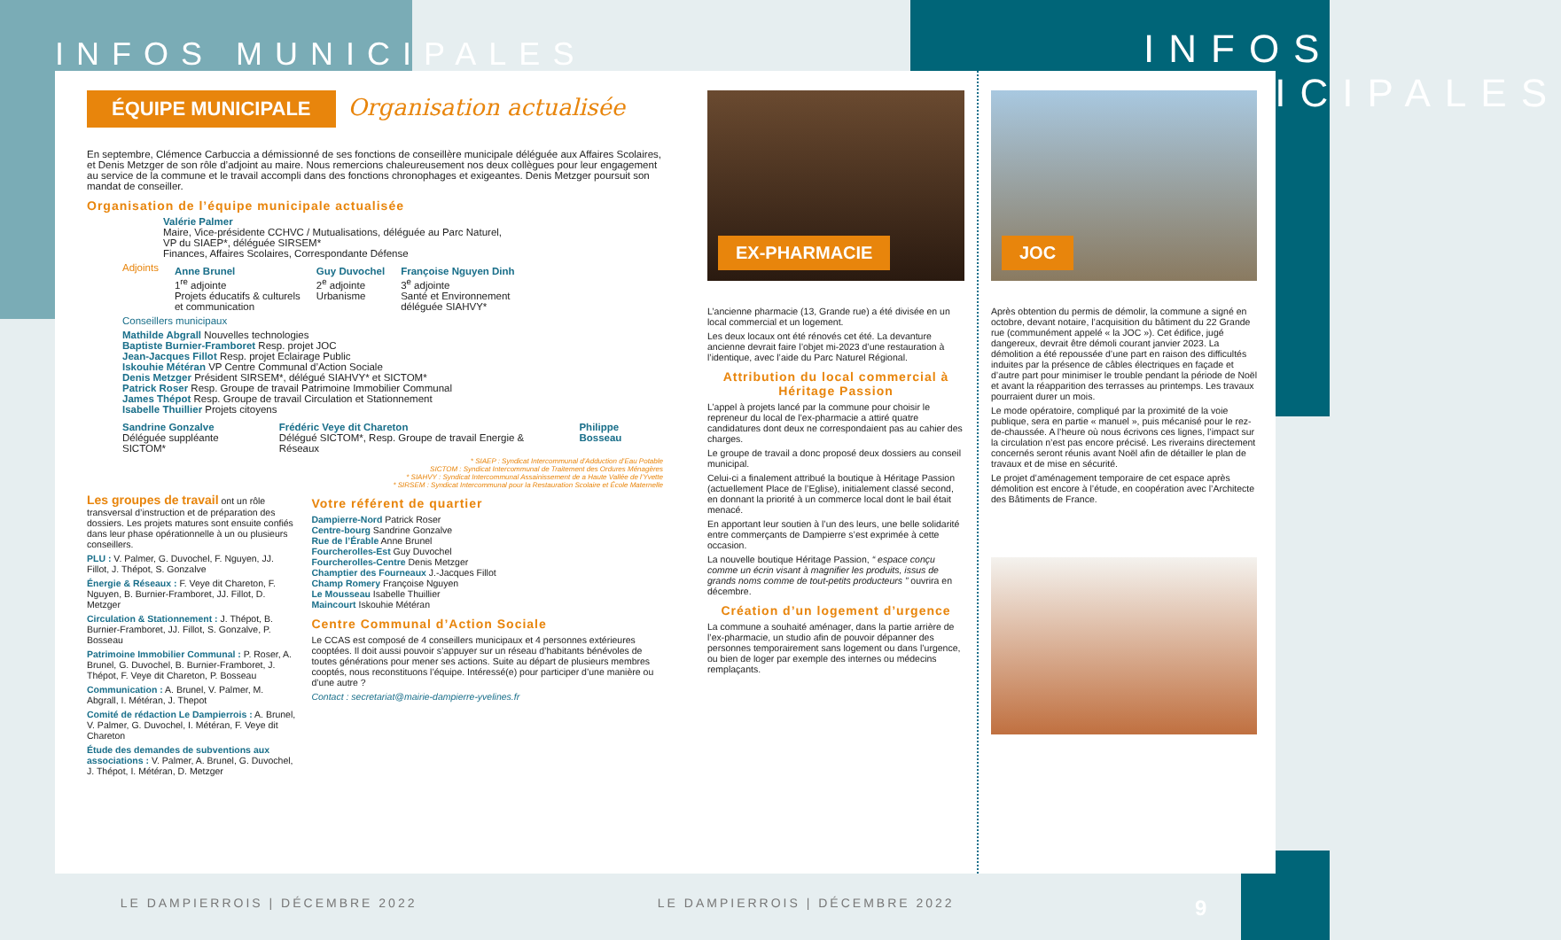INFOS MUNICIPALES INFOS MUNICIPALES
ÉQUIPE MUNICIPALE Organisation actualisée
En septembre, Clémence Carbuccia a démissionné de ses fonctions de conseillère municipale déléguée aux Affaires Scolaires, et Denis Metzger de son rôle d’adjoint au maire. Nous remercions chaleureusement nos deux collègues pour leur engagement au service de la commune et le travail accompli dans des fonctions chronophages et exigeantes. Denis Metzger poursuit son mandat de conseiller.
Organisation de l’équipe municipale actualisée
Valérie Palmer
Maire, Vice-présidente CCHVC / Mutualisations, déléguée au Parc Naturel,
VP du SIAEP*, déléguée SIRSEM*
Finances, Affaires Scolaires, Correspondante Défense
Adjoints
Anne Brunel
1<sup>re</sup> adjointe
Projets éducatifs & culturels
et communication
Guy Duvochel
2<sup>e</sup> adjointe
Urbanisme
Françoise Nguyen Dinh
3<sup>e</sup> adjointe
Santé et Environnement
déléguée SIAHVY*
Conseillers municipaux
Mathilde Abgrall Nouvelles technologies
Baptiste Burnier-Framboret Resp. projet JOC
Jean-Jacques Fillot Resp. projet Eclairage Public
Iskouhie Météran VP Centre Communal d’Action Sociale
Denis Metzger Président SIRSEM*, délégué SIAHVY* et SICTOM*
Patrick Roser Resp. Groupe de travail Patrimoine Immobilier Communal
James Thépot Resp. Groupe de travail Circulation et Stationnement
Isabelle Thuillier Projets citoyens
Sandrine Gonzalve
Déléguée suppléante SICTOM*
Frédéric Veye dit Chareton
Délégué SICTOM*, Resp. Groupe de travail Energie & Réseaux
Philippe Bosseau
* SIAEP : Syndicat Intercommunal d’Adduction d’Eau Potable
SICTOM : Syndicat Intercommunal de Traitement des Ordures Ménagères
* SIAHVY : Syndicat Intercommunal Assainissement de a Haute Vallée de l’Yvette
* SIRSEM : Syndicat Intercommunal pour la Restauration Scolaire et École Maternelle
Les groupes de travail ont un rôle transversal d’instruction et de préparation des dossiers. Les projets matures sont ensuite confiés dans leur phase opérationnelle à un ou plusieurs conseillers.
PLU : V. Palmer, G. Duvochel, F. Nguyen, JJ. Fillot, J. Thépot, S. Gonzalve
Énergie & Réseaux : F. Veye dit Chareton, F. Nguyen, B. Burnier-Framboret, JJ. Fillot, D. Metzger
Circulation & Stationnement : J. Thépot, B. Burnier-Framboret, JJ. Fillot, S. Gonzalve, P. Bosseau
Patrimoine Immobilier Communal : P. Roser, A. Brunel, G. Duvochel, B. Burnier-Framboret, J. Thépot, F. Veye dit Chareton, P. Bosseau
Communication : A. Brunel, V. Palmer, M. Abgrall, I. Météran, J. Thepot
Comité de rédaction Le Dampierrois : A. Brunel, V. Palmer, G. Duvochel, I. Météran, F. Veye dit Chareton
Étude des demandes de subventions aux associations : V. Palmer, A. Brunel, G. Duvochel, J. Thépot, I. Météran, D. Metzger
Votre référent de quartier
Dampierre-Nord Patrick Roser
Centre-bourg Sandrine Gonzalve
Rue de l’Érable Anne Brunel
Fourcherolles-Est Guy Duvochel
Fourcherolles-Centre Denis Metzger
Champtier des Fourneaux J.-Jacques Fillot
Champ Romery Françoise Nguyen
Le Mousseau Isabelle Thuillier
Maincourt Iskouhie Météran
Centre Communal d’Action Sociale
Le CCAS est composé de 4 conseillers municipaux et 4 personnes extérieures cooptées. Il doit aussi pouvoir s’appuyer sur un réseau d’habitants bénévoles de toutes générations pour mener ses actions. Suite au départ de plusieurs membres cooptés, nous reconstituons l’équipe. Intéressé(e) pour participer d’une manière ou d’une autre ?
Contact : secretariat@mairie-dampierre-yvelines.fr
EX-PHARMACIE
L’ancienne pharmacie (13, Grande rue) a été divisée en un local commercial et un logement.
Les deux locaux ont été rénovés cet été. La devanture ancienne devrait faire l’objet mi-2023 d’une restauration à l’identique, avec l’aide du Parc Naturel Régional.
Attribution du local commercial à Héritage Passion
L’appel à projets lancé par la commune pour choisir le repreneur du local de l’ex-pharmacie a attiré quatre candidatures dont deux ne correspondaient pas au cahier des charges.
Le groupe de travail a donc proposé deux dossiers au conseil municipal.
Celui-ci a finalement attribué la boutique à Héritage Passion (actuellement Place de l’Eglise), initialement classé second, en donnant la priorité à un commerce local dont le bail était menacé.
En apportant leur soutien à l’un des leurs, une belle solidarité entre commerçants de Dampierre s’est exprimée à cette occasion.
La nouvelle boutique Héritage Passion, “ espace conçu comme un écrin visant à magnifier les produits, issus de grands noms comme de tout-petits producteurs ” ouvrira en décembre.
Création d’un logement d’urgence
La commune a souhaité aménager, dans la partie arrière de l’ex-pharmacie, un studio afin de pouvoir dépanner des personnes temporairement sans logement ou dans l’urgence, ou bien de loger par exemple des internes ou médecins remplaçants.
JOC
Après obtention du permis de démolir, la commune a signé en octobre, devant notaire, l’acquisition du bâtiment du 22 Grande rue (communément appelé « la JOC »). Cet édifice, jugé dangereux, devrait être démoli courant janvier 2023. La démolition a été repoussée d’une part en raison des difficultés induites par la présence de câbles électriques en façade et d’autre part pour minimiser le trouble pendant la période de Noël et avant la réapparition des terrasses au printemps. Les travaux pourraient durer un mois.
Le mode opératoire, compliqué par la proximité de la voie publique, sera en partie « manuel », puis mécanisé pour le rez-de-chaussée. A l’heure où nous écrivons ces lignes, l’impact sur la circulation n’est pas encore précisé. Les riverains directement concernés seront réunis avant Noël afin de détailler le plan de travaux et de mise en sécurité.
Le projet d’aménagement temporaire de cet espace après démolition est encore à l’étude, en coopération avec l’Architecte des Bâtiments de France.
LE DAMPIERROIS | DÉCEMBRE 2022 LE DAMPIERROIS | DÉCEMBRE 2022 9